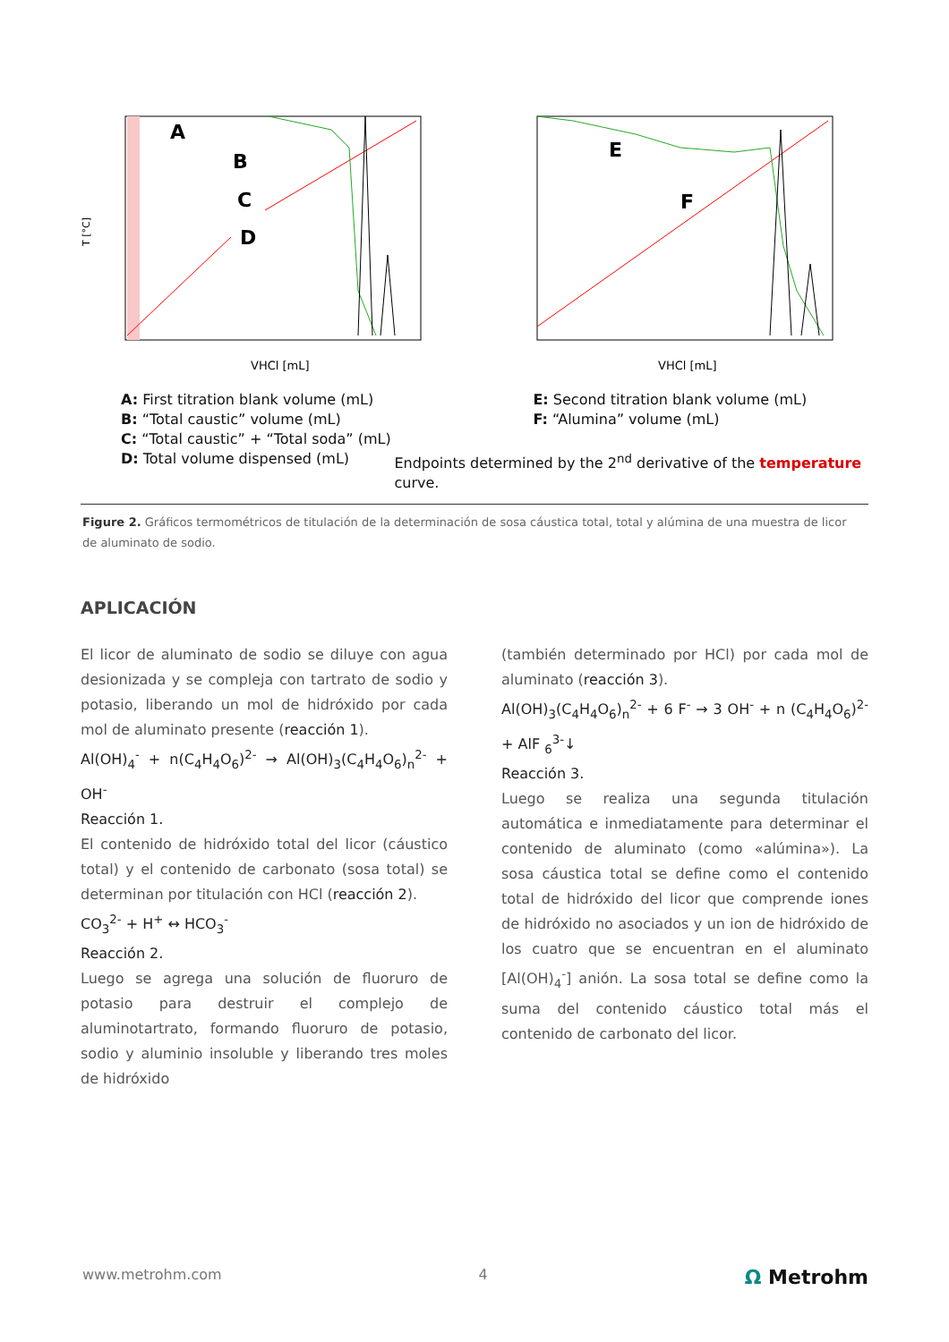A
B
C
D
VHCl [mL]
T [°C]
E
F
VHCl [mL]
A: First titration blank volume (mL)
B: “Total caustic” volume (mL)
C: “Total caustic” + “Total soda” (mL)
D: Total volume dispensed (mL)
E: Second titration blank volume (mL)
F: “Alumina” volume (mL)
Endpoints determined by the 2<sup>nd</sup> derivative of the temperature curve.
Figure 2. Gráficos termométricos de titulación de la determinación de sosa cáustica total, total y alúmina de una muestra de licor de aluminato de sodio.
APLICACIÓN
El licor de aluminato de sodio se diluye con agua desionizada y se compleja con tartrato de sodio y potasio, liberando un mol de hidróxido por cada mol de aluminato presente (reacción 1).
Al(OH)<sub>4</sub><sup>-</sup> + n(C<sub>4</sub>H<sub>4</sub>O<sub>6</sub>)<sup>2-</sup> → Al(OH)<sub>3</sub>(C<sub>4</sub>H<sub>4</sub>O<sub>6</sub>)<sub>n</sub><sup>2-</sup> + OH<sup>-</sup>
Reacción 1.
El contenido de hidróxido total del licor (cáustico total) y el contenido de carbonato (sosa total) se determinan por titulación con HCl (reacción 2).
CO<sub>3</sub><sup>2-</sup> + H<sup>+</sup> ↔ HCO<sub>3</sub><sup>-</sup>
Reacción 2.
Luego se agrega una solución de fluoruro de potasio para destruir el complejo de aluminotartrato, formando fluoruro de potasio, sodio y aluminio insoluble y liberando tres moles de hidróxido
(también determinado por HCl) por cada mol de aluminato (reacción 3).
Al(OH)<sub>3</sub>(C<sub>4</sub>H<sub>4</sub>O<sub>6</sub>)<sub>n</sub><sup>2-</sup> + 6 F<sup>-</sup> → 3 OH<sup>-</sup> + n (C<sub>4</sub>H<sub>4</sub>O<sub>6</sub>)<sup>2-</sup> + AlF <sub>6</sub><sup>3-</sup>↓
Reacción 3.
Luego se realiza una segunda titulación automática e inmediatamente para determinar el contenido de aluminato (como «alúmina»). La sosa cáustica total se define como el contenido total de hidróxido del licor que comprende iones de hidróxido no asociados y un ion de hidróxido de los cuatro que se encuentran en el aluminato [Al(OH)<sub>4</sub><sup>-</sup>] anión. La sosa total se define como la suma del contenido cáustico total más el contenido de carbonato del licor.
www.metrohm.com 4 Ω Metrohm